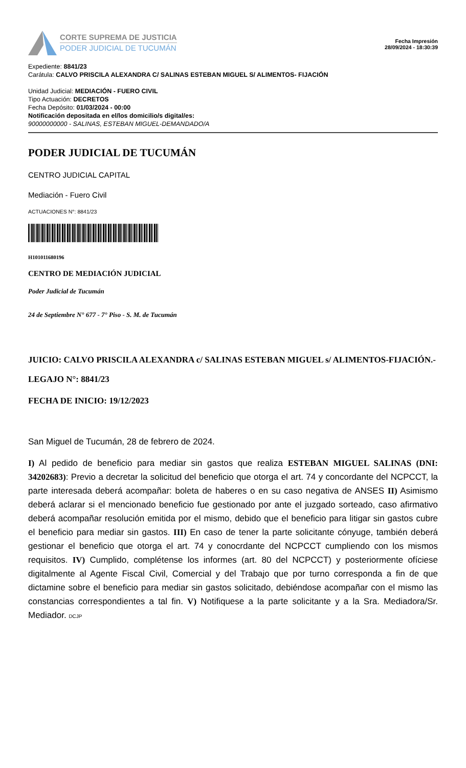CORTE SUPREMA DE JUSTICIA
PODER JUDICIAL DE TUCUMÁN
Fecha Impresión
28/09/2024 - 18:30:39
Expediente: 8841/23
Carátula: CALVO PRISCILA ALEXANDRA C/ SALINAS ESTEBAN MIGUEL S/ ALIMENTOS- FIJACIÓN
Unidad Judicial: MEDIACIÓN - FUERO CIVIL
Tipo Actuación: DECRETOS
Fecha Depósito: 01/03/2024 - 00:00
Notificación depositada en el/los domicilio/s digital/es:
90000000000 - SALINAS, ESTEBAN MIGUEL-DEMANDADO/A
PODER JUDICIAL DE TUCUMÁN
CENTRO JUDICIAL CAPITAL
Mediación - Fuero Civil
ACTUACIONES N°: 8841/23
H101011680196
CENTRO DE MEDIACIÓN JUDICIAL
Poder Judicial de Tucumán
24 de Septiembre N° 677 - 7° Piso - S. M. de Tucumán
JUICIO: CALVO PRISCILA ALEXANDRA c/ SALINAS ESTEBAN MIGUEL s/ ALIMENTOS-FIJACIÓN.-
LEGAJO N°: 8841/23
FECHA DE INICIO: 19/12/2023
San Miguel de Tucumán, 28 de febrero de 2024.
I) Al pedido de beneficio para mediar sin gastos que realiza ESTEBAN MIGUEL SALINAS (DNI: 34202683): Previo a decretar la solicitud del beneficio que otorga el art. 74 y concordante del NCPCCT, la parte interesada deberá acompañar: boleta de haberes o en su caso negativa de ANSES II) Asimismo deberá aclarar si el mencionado beneficio fue gestionado por ante el juzgado sorteado, caso afirmativo deberá acompañar resolución emitida por el mismo, debido que el beneficio para litigar sin gastos cubre el beneficio para mediar sin gastos. III) En caso de tener la parte solicitante cónyuge, también deberá gestionar el beneficio que otorga el art. 74 y conocrdante del NCPCCT cumpliendo con los mismos requisitos. IV) Cumplido, complétense los informes (art. 80 del NCPCCT) y posteriormente ofíciese digitalmente al Agente Fiscal Civil, Comercial y del Trabajo que por turno corresponda a fin de que dictamine sobre el beneficio para mediar sin gastos solicitado, debiéndose acompañar con el mismo las constancias correspondientes a tal fin. V) Notifiquese a la parte solicitante y a la Sra. Mediadora/Sr. Mediador. DCJP